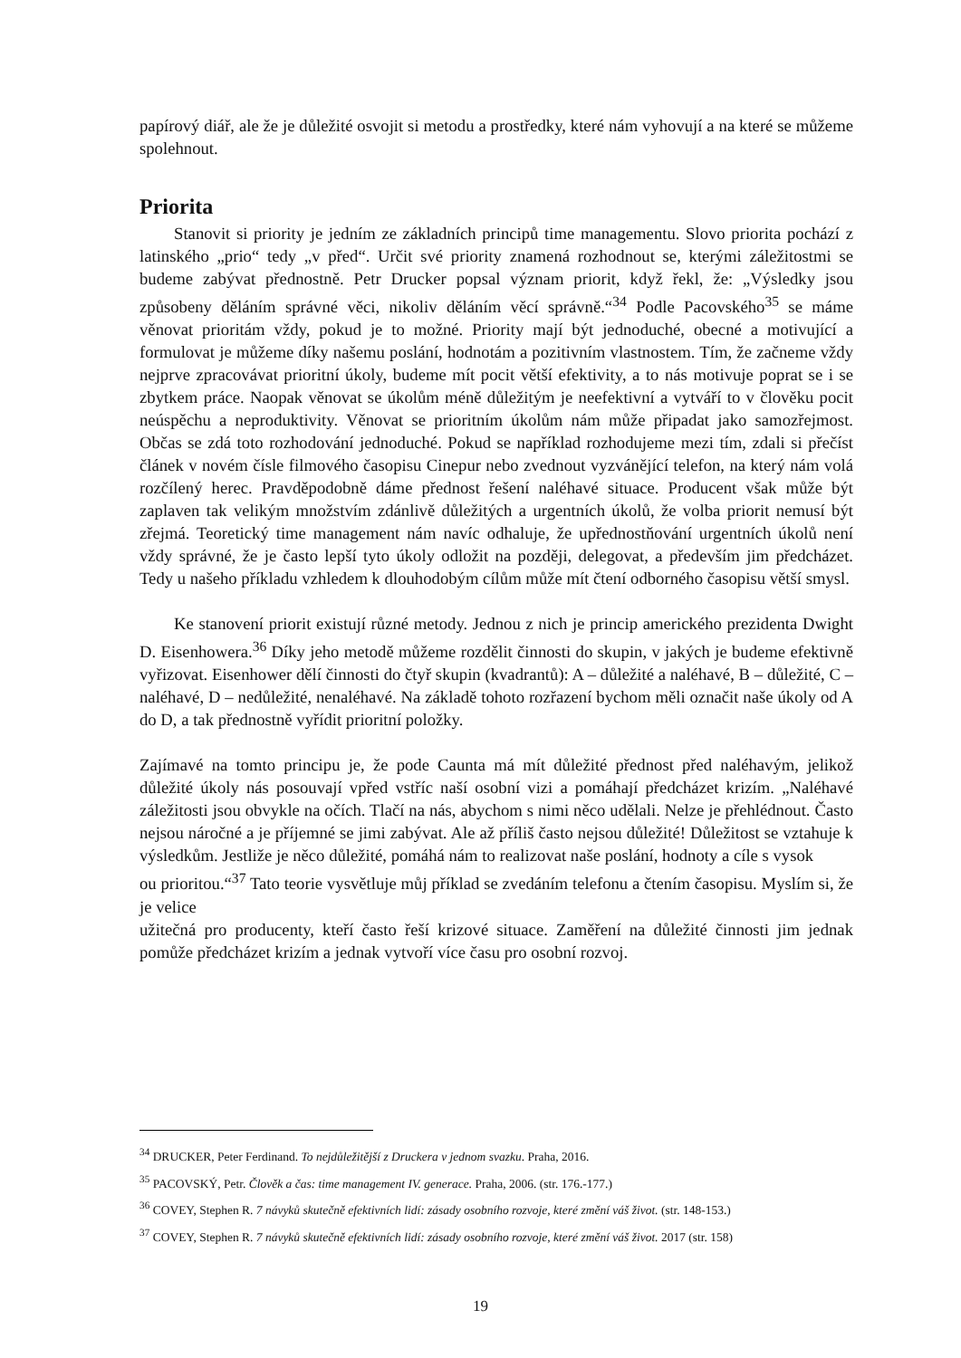papírový diář, ale že je důležité osvojit si metodu a prostředky, které nám vyhovují a na které se můžeme spolehnout.
Priorita
Stanovit si priority je jedním ze základních principů time managementu. Slovo priorita pochází z latinského „prio“ tedy „v před“. Určit své priority znamená rozhodnout se, kterými záležitostmi se budeme zabývat přednostně. Petr Drucker popsal význam priorit, když řekl, že: „Výsledky jsou způsobeny děláním správné věci, nikoliv děláním věcí správně.“<sup>34</sup> Podle Pacovského<sup>35</sup> se máme věnovat prioritám vždy, pokud je to možné. Priority mají být jednoduché, obecné a motivující a formulovat je můžeme díky našemu poslání, hodnotám a pozitivním vlastnostem. Tím, že začneme vždy nejprve zpracovávat prioritní úkoly, budeme mít pocit větší efektivity, a to nás motivuje poprat se i se zbytkem práce. Naopak věnovat se úkolům méně důležitým je neefektivní a vytváří to v člověku pocit neúspěchu a neproduktivity. Věnovat se prioritním úkolům nám může připadat jako samozřejmost. Občas se zdá toto rozhodování jednoduché. Pokud se například rozhodujeme mezi tím, zdali si přečíst článek v novém čísle filmového časopisu Cinepur nebo zvednout vyzvánějící telefon, na který nám volá rozčílený herec. Pravděpodobně dáme přednost řešení naléhavé situace. Producent však může být zaplaven tak velikým množstvím zdánlivě důležitých a urgentních úkolů, že volba priorit nemusí být zřejmá. Teoretický time management nám navíc odhaluje, že upřednostňování urgentních úkolů není vždy správné, že je často lepší tyto úkoly odložit na později, delegovat, a především jim předcházet. Tedy u našeho příkladu vzhledem k dlouhodobým cílům může mít čtení odborného časopisu větší smysl.
Ke stanovení priorit existují různé metody. Jednou z nich je princip amerického prezidenta Dwight D. Eisenhowera.<sup>36</sup> Díky jeho metodě můžeme rozdělit činnosti do skupin, v jakých je budeme efektivně vyřizovat. Eisenhower dělí činnosti do čtyř skupin (kvadrantů): A – důležité a naléhavé, B – důležité, C – naléhavé, D – nedůležité, nenaléhavé. Na základě tohoto rozřazení bychom měli označit naše úkoly od A do D, a tak přednostně vyřídit prioritní položky.
Zajímavé na tomto principu je, že pode Caunta má mít důležité přednost před naléhavým, jelikož důležité úkoly nás posouvají vpřed vstříc naší osobní vizi a pomáhají předcházet krizím. „Naléhavé záležitosti jsou obvykle na očích. Tlačí na nás, abychom s nimi něco udělali. Nelze je přehlédnout. Často nejsou náročné a je příjemné se jimi zabývat. Ale až příliš často nejsou důležité! Důležitost se vztahuje k výsledkům. Jestliže je něco důležité, pomáhá nám to realizovat naše poslání, hodnoty a cíle s vysok
ou prioritou.“<sup>37</sup> Tato teorie vysvětluje můj příklad se zvedáním telefonu a čtením časopisu. Myslím si, že je velice
užitečná pro producenty, kteří často řeší krizové situace. Zaměření na důležité činnosti jim jednak pomůže předcházet krizím a jednak vytvoří více času pro osobní rozvoj.
<sup>34</sup> DRUCKER, Peter Ferdinand. To nejdůležitější z Druckera v jednom svazku. Praha, 2016.
<sup>35</sup> PACOVSKÝ, Petr. Člověk a čas: time management IV. generace. Praha, 2006. (str. 176.-177.)
<sup>36</sup> COVEY, Stephen R. 7 návyků skutečně efektivních lidí: zásady osobního rozvoje, které změní váš život. (str. 148-153.)
<sup>37</sup> COVEY, Stephen R. 7 návyků skutečně efektivních lidí: zásady osobního rozvoje, které změní váš život. 2017 (str. 158)
19